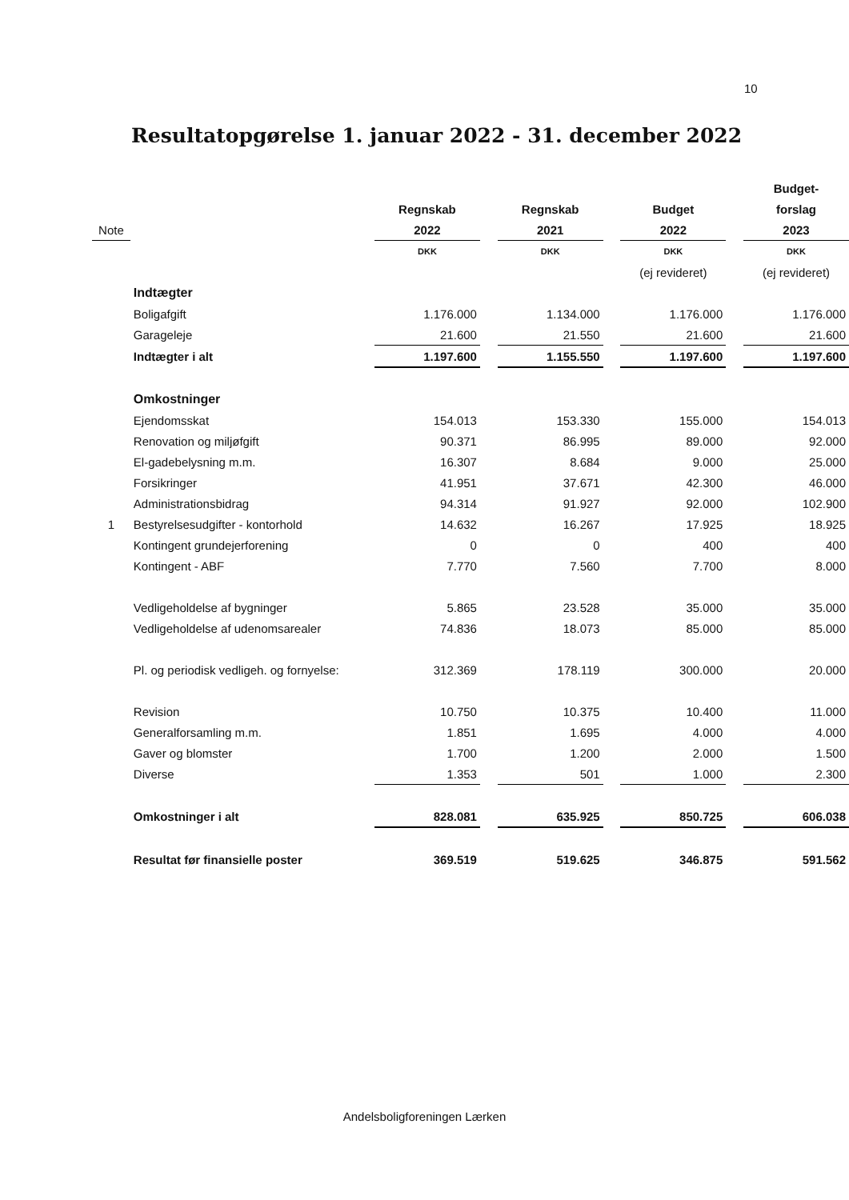10
Resultatopgørelse 1. januar 2022 - 31. december 2022
| | | | | | | | | Budget- |
| | | Regnskab | | Regnskab | | Budget | | forslag |
| Note | | 2022 | | 2021 | | 2022 | | 2023 |
| | | DKK | | DKK | | DKK | | DKK |
| | | | | | | (ej revideret) | | (ej revideret) |
| | Indtægter | | | | | | | |
| | Boligafgift | 1.176.000 | | 1.134.000 | | 1.176.000 | | 1.176.000 |
| | Garageleje | 21.600 | | 21.550 | | 21.600 | | 21.600 |
| | Indtægter i alt | 1.197.600 | | 1.155.550 | | 1.197.600 | | 1.197.600 |
| | Omkostninger | | | | | | | |
| | Ejendomsskat | 154.013 | | 153.330 | | 155.000 | | 154.013 |
| | Renovation og miljøfgift | 90.371 | | 86.995 | | 89.000 | | 92.000 |
| | El-gadebelysning m.m. | 16.307 | | 8.684 | | 9.000 | | 25.000 |
| | Forsikringer | 41.951 | | 37.671 | | 42.300 | | 46.000 |
| | Administrationsbidrag | 94.314 | | 91.927 | | 92.000 | | 102.900 |
| 1 | Bestyrelsesudgifter - kontorhold | 14.632 | | 16.267 | | 17.925 | | 18.925 |
| | Kontingent grundejerforening | 0 | | 0 | | 400 | | 400 |
| | Kontingent - ABF | 7.770 | | 7.560 | | 7.700 | | 8.000 |
| | Vedligeholdelse af bygninger | 5.865 | | 23.528 | | 35.000 | | 35.000 |
| | Vedligeholdelse af udenomsarealer | 74.836 | | 18.073 | | 85.000 | | 85.000 |
| | Pl. og periodisk vedligeh. og fornyelse: | 312.369 | | 178.119 | | 300.000 | | 20.000 |
| | Revision | 10.750 | | 10.375 | | 10.400 | | 11.000 |
| | Generalforsamling m.m. | 1.851 | | 1.695 | | 4.000 | | 4.000 |
| | Gaver og blomster | 1.700 | | 1.200 | | 2.000 | | 1.500 |
| | Diverse | 1.353 | | 501 | | 1.000 | | 2.300 |
| | Omkostninger i alt | 828.081 | | 635.925 | | 850.725 | | 606.038 |
| | Resultat før finansielle poster | 369.519 | | 519.625 | | 346.875 | | 591.562 |
Andelsboligforeningen Lærken